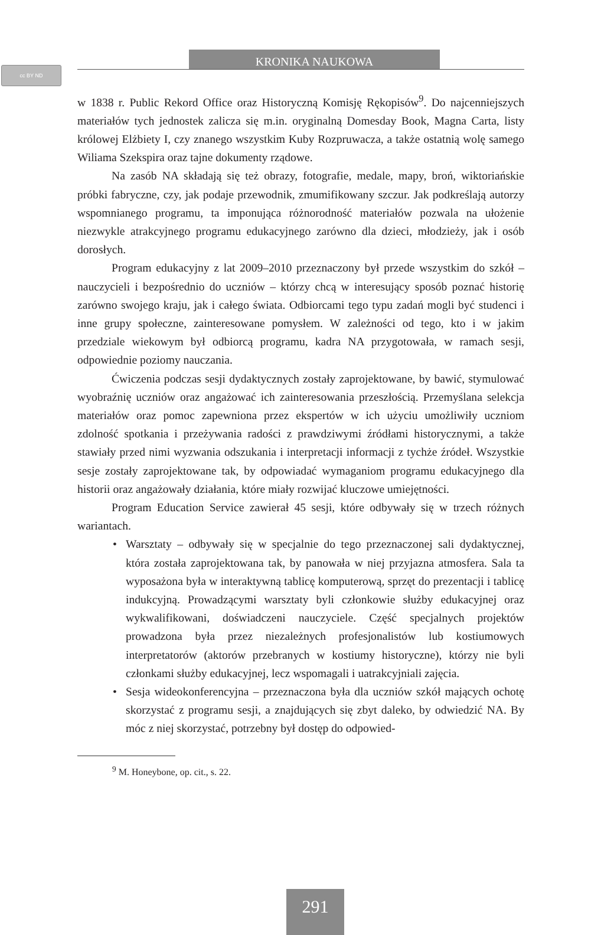cc BY ND
KRONIKA NAUKOWA
w 1838 r. Public Rekord Office oraz Historyczną Komisję Rękopisów<sup>9</sup>. Do najcenniejszych materiałów tych jednostek zalicza się m.in. oryginalną Domesday Book, Magna Carta, listy królowej Elżbiety I, czy znanego wszystkim Kuby Rozpruwacza, a także ostatnią wolę samego Wiliama Szekspira oraz tajne dokumenty rządowe.
Na zasób NA składają się też obrazy, fotografie, medale, mapy, broń, wiktoriańskie próbki fabryczne, czy, jak podaje przewodnik, zmumifikowany szczur. Jak podkreślają autorzy wspomnianego programu, ta imponująca różnorodność materiałów pozwala na ułożenie niezwykle atrakcyjnego programu edukacyjnego zarówno dla dzieci, młodzieży, jak i osób dorosłych.
Program edukacyjny z lat 2009–2010 przeznaczony był przede wszystkim do szkół – nauczycieli i bezpośrednio do uczniów – którzy chcą w interesujący sposób poznać historię zarówno swojego kraju, jak i całego świata. Odbiorcami tego typu zadań mogli być studenci i inne grupy społeczne, zainteresowane pomysłem. W zależności od tego, kto i w jakim przedziale wiekowym był odbiorcą programu, kadra NA przygotowała, w ramach sesji, odpowiednie poziomy nauczania.
Ćwiczenia podczas sesji dydaktycznych zostały zaprojektowane, by bawić, stymulować wyobraźnię uczniów oraz angażować ich zainteresowania przeszłością. Przemyślana selekcja materiałów oraz pomoc zapewniona przez ekspertów w ich użyciu umożliwiły uczniom zdolność spotkania i przeżywania radości z prawdziwymi źródłami historycznymi, a także stawiały przed nimi wyzwania odszukania i interpretacji informacji z tychże źródeł. Wszystkie sesje zostały zaprojektowane tak, by odpowiadać wymaganiom programu edukacyjnego dla historii oraz angażowały działania, które miały rozwijać kluczowe umiejętności.
Program Education Service zawierał 45 sesji, które odbywały się w trzech różnych wariantach.
• Warsztaty – odbywały się w specjalnie do tego przeznaczonej sali dydaktycznej, która została zaprojektowana tak, by panowała w niej przyjazna atmosfera. Sala ta wyposażona była w interaktywną tablicę komputerową, sprzęt do prezentacji i tablicę indukcyjną. Prowadzącymi warsztaty byli członkowie służby edukacyjnej oraz wykwalifikowani, doświadczeni nauczyciele. Część specjalnych projektów prowadzona była przez niezależnych profesjonalistów lub kostiumowych interpretatorów (aktorów przebranych w kostiumy historyczne), którzy nie byli członkami służby edukacyjnej, lecz wspomagali i uatrakcyjniali zajęcia.
• Sesja wideokonferencyjna – przeznaczona była dla uczniów szkół mających ochotę skorzystać z programu sesji, a znajdujących się zbyt daleko, by odwiedzić NA. By móc z niej skorzystać, potrzebny był dostęp do odpowied-
<sup>9</sup> M. Honeybone, op. cit., s. 22.
291